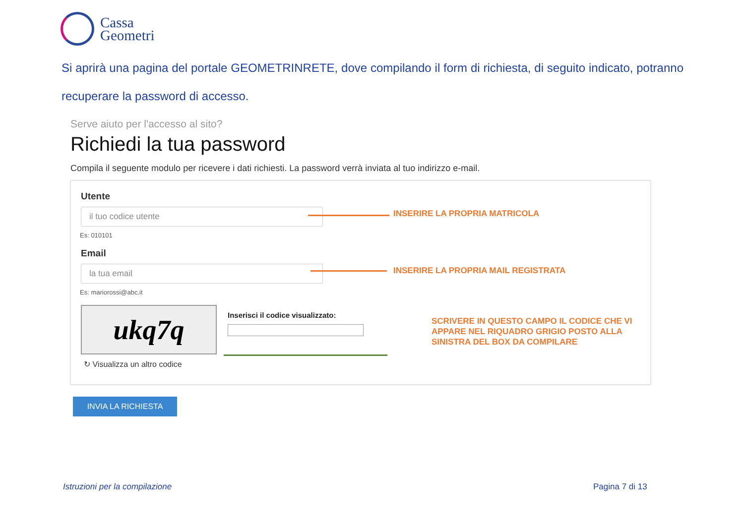Cassa
Geometri
Si aprirà una pagina del portale GEOMETRINRETE, dove compilando il form di richiesta, di seguito indicato, potranno recuperare la password di accesso.
Serve aiuto per l'accesso al sito?
Richiedi la tua password
Compila il seguente modulo per ricevere i dati richiesti. La password verrà inviata al tuo indirizzo e-mail.
Utente
il tuo codice utente
Es: 010101
Email
la tua email
Es: mariorossi@abc.it
ukq7q
↻ Visualizza un altro codice
Inserisci il codice visualizzato:
INSERIRE LA PROPRIA MATRICOLA
INSERIRE LA PROPRIA MAIL REGISTRATA
SCRIVERE IN QUESTO CAMPO IL CODICE CHE VI APPARE NEL RIQUADRO GRIGIO POSTO ALLA SINISTRA DEL BOX DA COMPILARE
INVIA LA RICHIESTA
Istruzioni per la compilazione Pagina 7 di 13